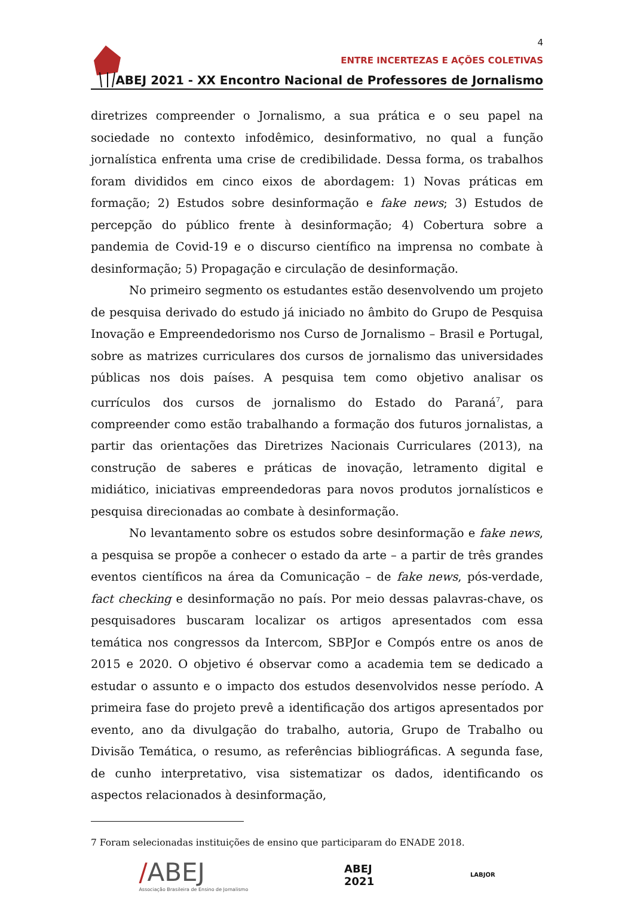4
ENTRE INCERTEZAS E AÇÕES COLETIVAS
ABEJ 2021 - XX Encontro Nacional de Professores de Jornalismo
diretrizes compreender o Jornalismo, a sua prática e o seu papel na sociedade no contexto infodêmico, desinformativo, no qual a função jornalística enfrenta uma crise de credibilidade. Dessa forma, os trabalhos foram divididos em cinco eixos de abordagem: 1) Novas práticas em formação; 2) Estudos sobre desinformação e fake news; 3) Estudos de percepção do público frente à desinformação; 4) Cobertura sobre a pandemia de Covid-19 e o discurso científico na imprensa no combate à desinformação; 5) Propagação e circulação de desinformação.
No primeiro segmento os estudantes estão desenvolvendo um projeto de pesquisa derivado do estudo já iniciado no âmbito do Grupo de Pesquisa Inovação e Empreendedorismo nos Curso de Jornalismo – Brasil e Portugal, sobre as matrizes curriculares dos cursos de jornalismo das universidades públicas nos dois países. A pesquisa tem como objetivo analisar os currículos dos cursos de jornalismo do Estado do Paraná<sup>7</sup>, para compreender como estão trabalhando a formação dos futuros jornalistas, a partir das orientações das Diretrizes Nacionais Curriculares (2013), na construção de saberes e práticas de inovação, letramento digital e midiático, iniciativas empreendedoras para novos produtos jornalísticos e pesquisa direcionadas ao combate à desinformação.
No levantamento sobre os estudos sobre desinformação e fake news, a pesquisa se propõe a conhecer o estado da arte – a partir de três grandes eventos científicos na área da Comunicação – de fake news, pós-verdade, fact checking e desinformação no país. Por meio dessas palavras-chave, os pesquisadores buscaram localizar os artigos apresentados com essa temática nos congressos da Intercom, SBPJor e Compós entre os anos de 2015 e 2020. O objetivo é observar como a academia tem se dedicado a estudar o assunto e o impacto dos estudos desenvolvidos nesse período. A primeira fase do projeto prevê a identificação dos artigos apresentados por evento, ano da divulgação do trabalho, autoria, Grupo de Trabalho ou Divisão Temática, o resumo, as referências bibliográficas. A segunda fase, de cunho interpretativo, visa sistematizar os dados, identificando os aspectos relacionados à desinformação,
7 Foram selecionadas instituições de ensino que participaram do ENADE 2018.
/ABEJ
Associação Brasileira de Ensino de Jornalismo
ABEJ
2021
LABJOR